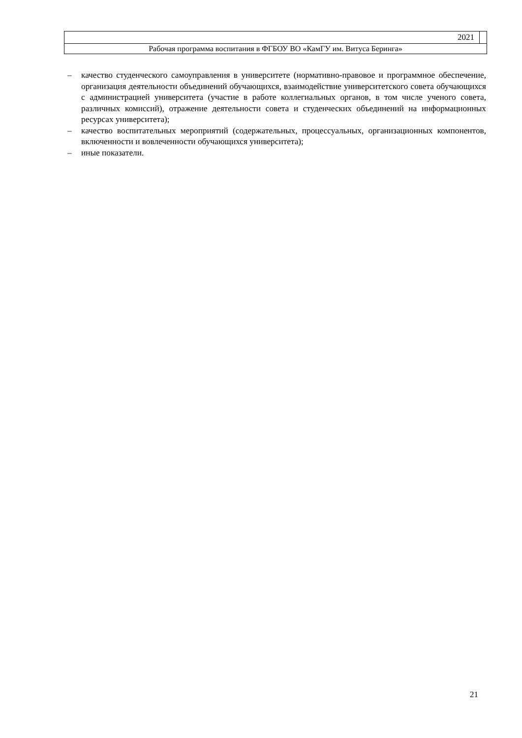2021
Рабочая программа воспитания в ФГБОУ ВО «КамГУ им. Витуса Беринга»
– качество студенческого самоуправления в университете (нормативно-правовое и программное обеспечение, организация деятельности объединений обучающихся, взаимодействие университетского совета обучающихся с администрацией университета (участие в работе коллегиальных органов, в том числе ученого совета, различных комиссий), отражение деятельности совета и студенческих объединений на информационных ресурсах университета);
– качество воспитательных мероприятий (содержательных, процессуальных, организационных компонентов, включенности и вовлеченности обучающихся университета);
– иные показатели.
21